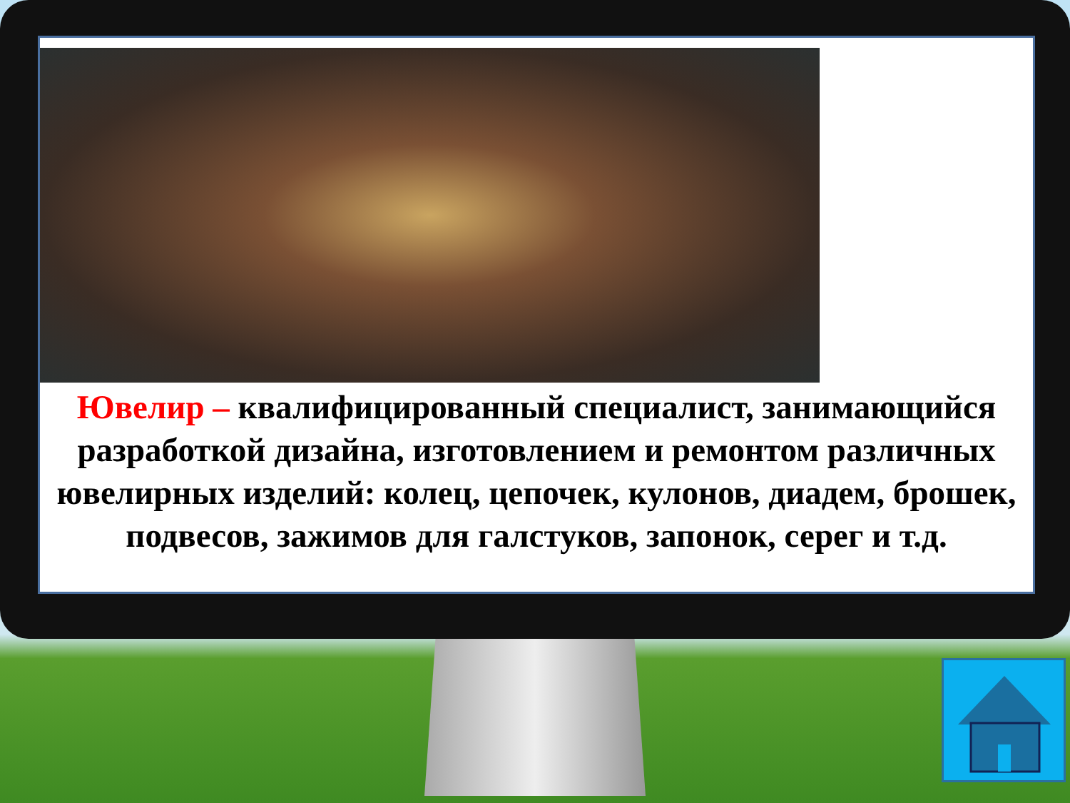Ювелир – квалифицированный специалист, занимающийся разработкой дизайна, изготовлением и ремонтом различных ювелирных изделий: колец, цепочек, кулонов, диадем, брошек, подвесов, зажимов для галстуков, запонок, серег и т.д.